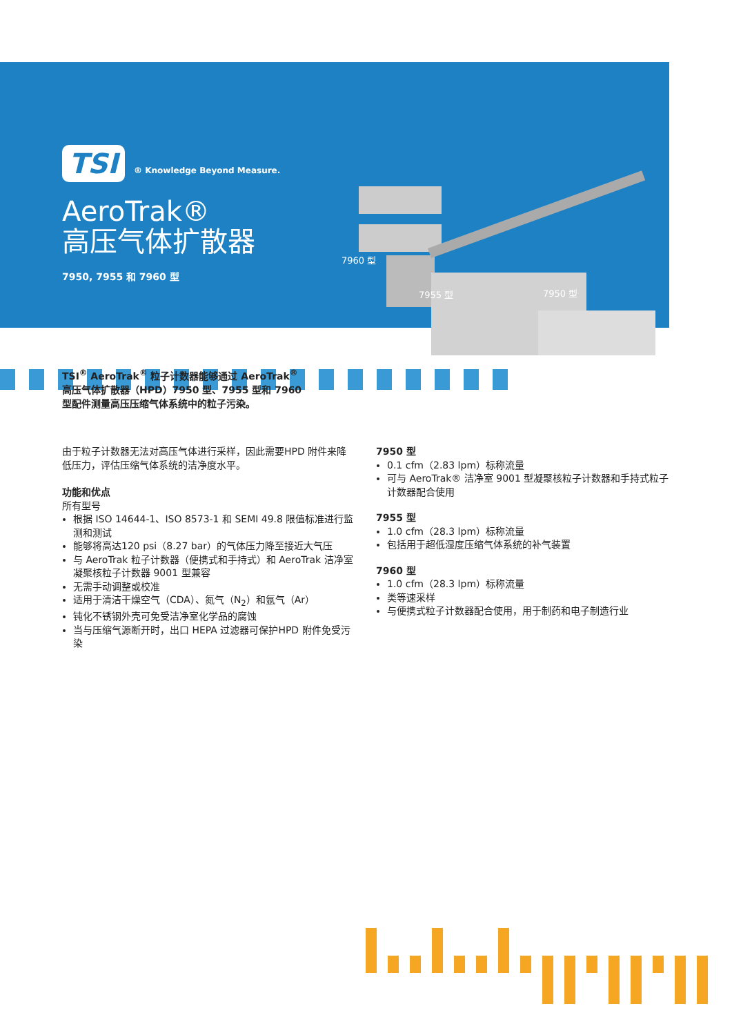TSI ® Knowledge Beyond Measure.
AeroTrak®
高压气体扩散器
7950, 7955 和 7960 型
7960 型
7955 型 7950 型
TSI<sup>®</sup> AeroTrak<sup>®</sup> 粒子计数器能够通过 AeroTrak<sup>®</sup> 高压气体扩散器（HPD）7950 型、7955 型和 7960 型配件测量高压压缩气体系统中的粒子污染。
由于粒子计数器无法对高压气体进行采样，因此需要HPD 附件来降低压力，评估压缩气体系统的洁净度水平。
功能和优点
所有型号
根据 ISO 14644-1、ISO 8573-1 和 SEMI 49.8 限值标准进行监测和测试
能够将高达120 psi（8.27 bar）的气体压力降至接近大气压
与 AeroTrak 粒子计数器（便携式和手持式）和 AeroTrak 洁净室凝聚核粒子计数器 9001 型兼容
无需手动调整或校准
适用于清洁干燥空气（CDA）、氮气（N<sub>2</sub>）和氩气（Ar）
钝化不锈钢外壳可免受洁净室化学品的腐蚀
当与压缩气源断开时，出口 HEPA 过滤器可保护HPD 附件免受污染
7950 型
0.1 cfm（2.83 lpm）标称流量
可与 AeroTrak® 洁净室 9001 型凝聚核粒子计数器和手持式粒子计数器配合使用
7955 型
1.0 cfm（28.3 lpm）标称流量
包括用于超低湿度压缩气体系统的补气装置
7960 型
1.0 cfm（28.3 lpm）标称流量
类等速采样
与便携式粒子计数器配合使用，用于制药和电子制造行业